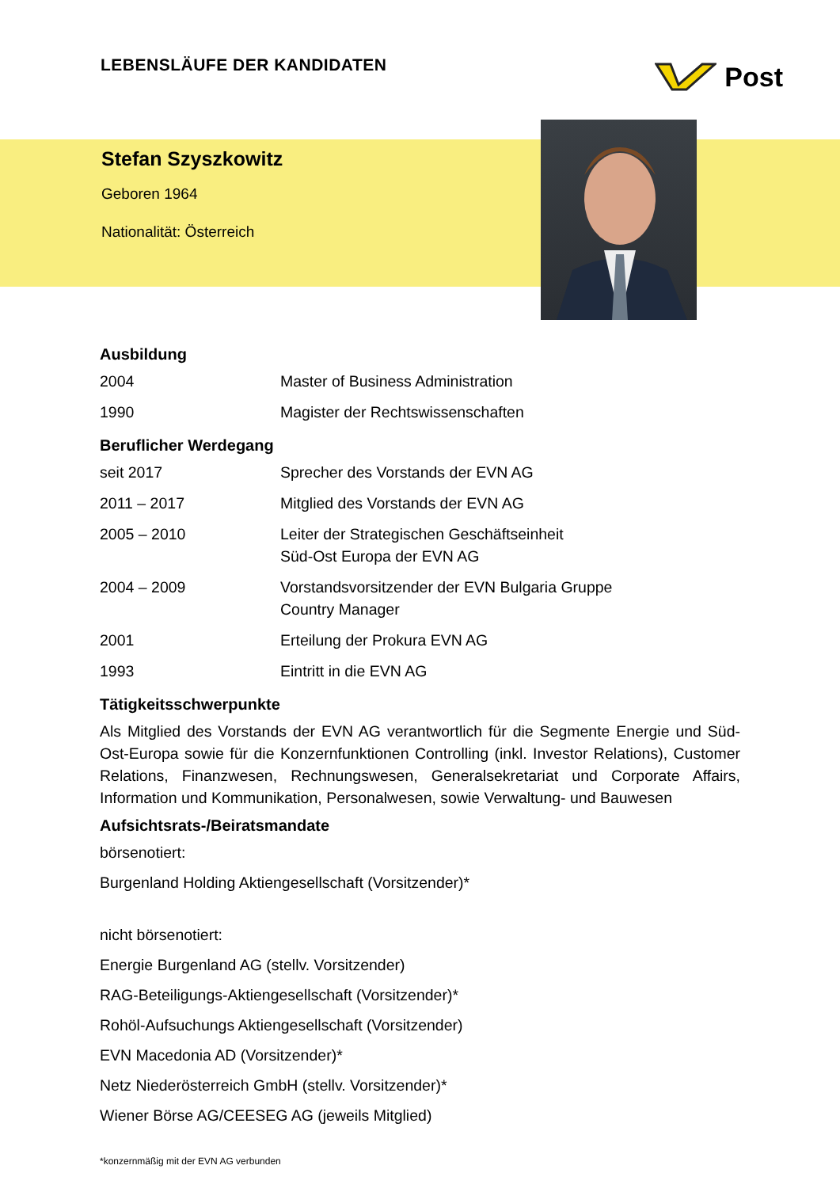LEBENSLÄUFE DER KANDIDATEN
Post
Stefan Szyszkowitz
Geboren 1964
Nationalität: Österreich
Ausbildung
| 2004 | Master of Business Administration |
| 1990 | Magister der Rechtswissenschaften |
Beruflicher Werdegang
| seit 2017 | Sprecher des Vorstands der EVN AG |
| 2011 – 2017 | Mitglied des Vorstands der EVN AG |
| 2005 – 2010 | Leiter der Strategischen Geschäftseinheit Süd-Ost Europa der EVN AG |
| 2004 – 2009 | Vorstandsvorsitzender der EVN Bulgaria Gruppe Country Manager |
| 2001 | Erteilung der Prokura EVN AG |
| 1993 | Eintritt in die EVN AG |
Tätigkeitsschwerpunkte
Als Mitglied des Vorstands der EVN AG verantwortlich für die Segmente Energie und Süd-Ost-Europa sowie für die Konzernfunktionen Controlling (inkl. Investor Relations), Customer Relations, Finanzwesen, Rechnungswesen, Generalsekretariat und Corporate Affairs, Information und Kommunikation, Personalwesen, sowie Verwaltung- und Bauwesen
Aufsichtsrats-/Beiratsmandate
börsenotiert:
Burgenland Holding Aktiengesellschaft (Vorsitzender)*
nicht börsenotiert:
Energie Burgenland AG (stellv. Vorsitzender)
RAG-Beteiligungs-Aktiengesellschaft (Vorsitzender)*
Rohöl-Aufsuchungs Aktiengesellschaft (Vorsitzender)
EVN Macedonia AD (Vorsitzender)*
Netz Niederösterreich GmbH (stellv. Vorsitzender)*
Wiener Börse AG/CEESEG AG (jeweils Mitglied)
*konzernmäßig mit der EVN AG verbunden